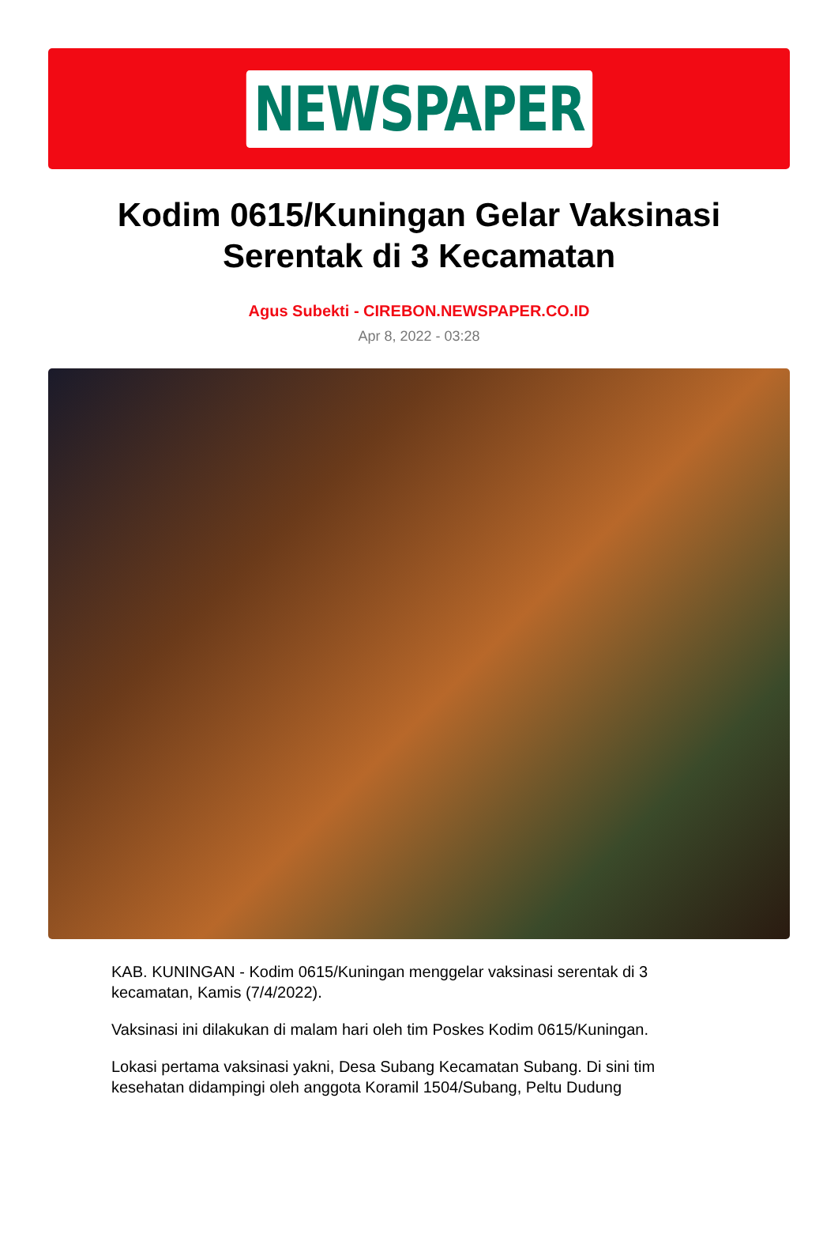NEWSPAPER
Kodim 0615/Kuningan Gelar Vaksinasi Serentak di 3 Kecamatan
Agus Subekti - CIREBON.NEWSPAPER.CO.ID
Apr 8, 2022 - 03:28
KAB. KUNINGAN - Kodim 0615/Kuningan menggelar vaksinasi serentak di 3 kecamatan, Kamis (7/4/2022).
Vaksinasi ini dilakukan di malam hari oleh tim Poskes Kodim 0615/Kuningan.
Lokasi pertama vaksinasi yakni, Desa Subang Kecamatan Subang. Di sini tim kesehatan didampingi oleh anggota Koramil 1504/Subang, Peltu Dudung